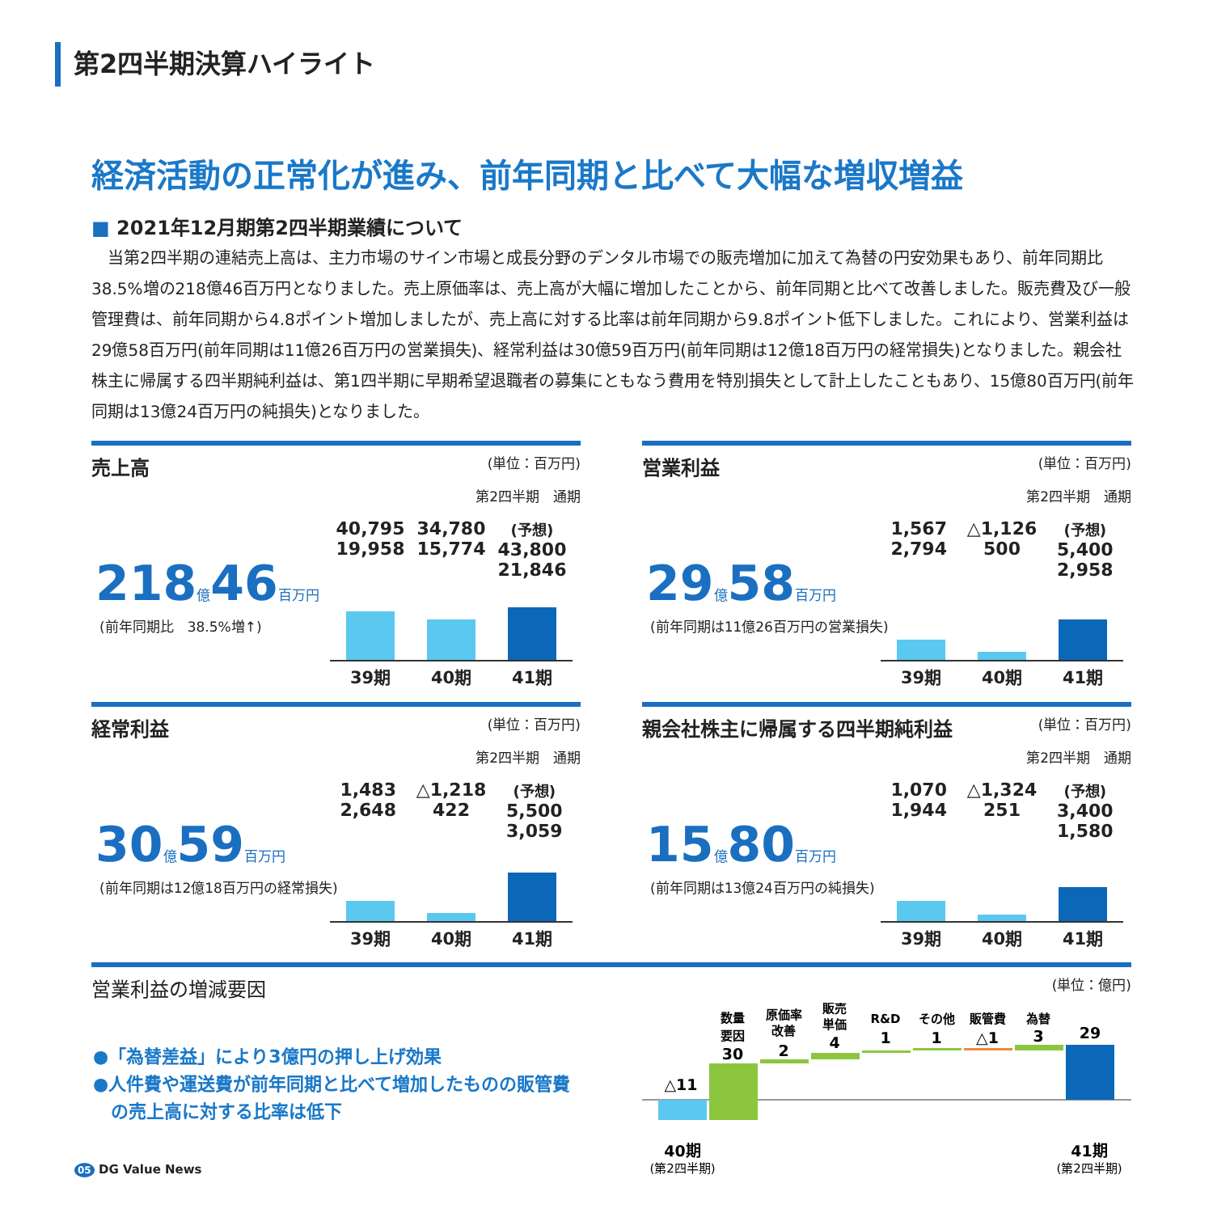第2四半期決算ハイライト
経済活動の正常化が進み、前年同期と比べて大幅な増収増益
■ 2021年12月期第2四半期業績について
　当第2四半期の連結売上高は、主力市場のサイン市場と成長分野のデンタル市場での販売増加に加えて為替の円安効果もあり、前年同期比38.5%増の218億46百万円となりました。売上原価率は、売上高が大幅に増加したことから、前年同期と比べて改善しました。販売費及び一般管理費は、前年同期から4.8ポイント増加しましたが、売上高に対する比率は前年同期から9.8ポイント低下しました。これにより、営業利益は29億58百万円(前年同期は11億26百万円の営業損失)、経常利益は30億59百万円(前年同期は12億18百万円の経常損失)となりました。親会社株主に帰属する四半期純利益は、第1四半期に早期希望退職者の募集にともなう費用を特別損失として計上したこともあり、15億80百万円(前年同期は13億24百万円の純損失)となりました。
売上高 (単位：百万円)
第2四半期　通期
218億46百万円
(前年同期比　38.5%増↑)
40,795
19,958 34,780
15,774 (予想)
43,800
21,846
39期 40期 41期
営業利益 (単位：百万円)
第2四半期　通期
29億58百万円
(前年同期は11億26百万円の営業損失)
1,567
2,794 △1,126
500 (予想)
5,400
2,958
39期 40期 41期
経常利益 (単位：百万円)
第2四半期　通期
30億59百万円
(前年同期は12億18百万円の経常損失)
1,483
2,648 △1,218
422 (予想)
5,500
3,059
39期 40期 41期
親会社株主に帰属する四半期純利益 (単位：百万円)
第2四半期　通期
15億80百万円
(前年同期は13億24百万円の純損失)
1,070
1,944 △1,324
251 (予想)
3,400
1,580
39期 40期 41期
営業利益の増減要因 (単位：億円)
●「為替差益」により3億円の押し上げ効果
●人件費や運送費が前年同期と比べて増加したものの販管費
　の売上高に対する比率は低下
△11
数量
要因
30
原価率
改善
2
販売
単価
4
R&D
1
その他
1
販管費
△1
為替
3
29
40期
41期
(第2四半期)
(第2四半期)
05 DG Value News